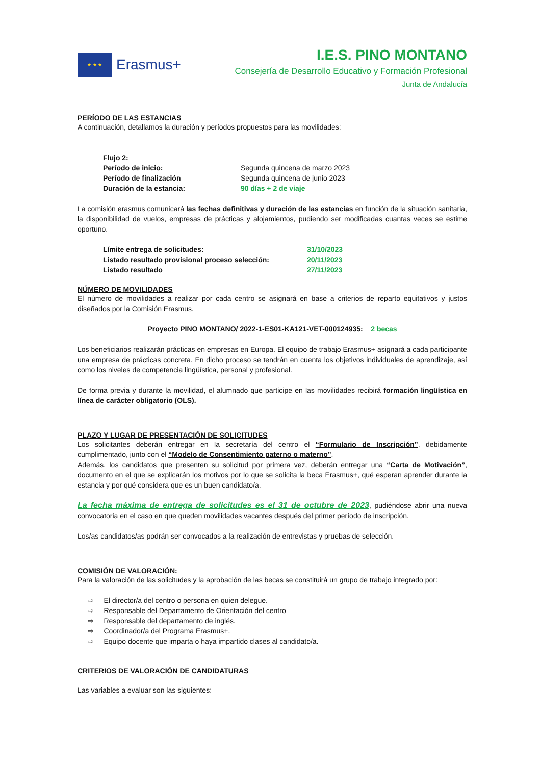★ ★ ★
Erasmus+
I.E.S. PINO MONTANO
Consejería de Desarrollo Educativo y Formación Profesional
Junta de Andalucía
PERÍODO DE LAS ESTANCIAS
A continuación, detallamos la duración y períodos propuestos para las movilidades:
Flujo 2:
Período de inicio: Segunda quincena de marzo 2023
Período de finalización Segunda quincena de junio 2023
Duración de la estancia: 90 días + 2 de viaje
La comisión erasmus comunicará las fechas definitivas y duración de las estancias en función de la situación sanitaria, la disponibilidad de vuelos, empresas de prácticas y alojamientos, pudiendo ser modificadas cuantas veces se estime oportuno.
Límite entrega de solicitudes: 31/10/2023
Listado resultado provisional proceso selección: 20/11/2023
Listado resultado 27/11/2023
NÚMERO DE MOVILIDADES
El número de movilidades a realizar por cada centro se asignará en base a criterios de reparto equitativos y justos diseñados por la Comisión Erasmus.
Proyecto PINO MONTANO/ 2022-1-ES01-KA121-VET-000124935: 2 becas
Los beneficiarios realizarán prácticas en empresas en Europa. El equipo de trabajo Erasmus+ asignará a cada participante una empresa de prácticas concreta. En dicho proceso se tendrán en cuenta los objetivos individuales de aprendizaje, así como los niveles de competencia lingüística, personal y profesional.
De forma previa y durante la movilidad, el alumnado que participe en las movilidades recibirá formación lingüística en línea de carácter obligatorio (OLS).
PLAZO Y LUGAR DE PRESENTACIÓN DE SOLICITUDES
Los solicitantes deberán entregar en la secretaría del centro el “Formulario de Inscripción”, debidamente cumplimentado, junto con el “Modelo de Consentimiento paterno o materno".
Además, los candidatos que presenten su solicitud por primera vez, deberán entregar una “Carta de Motivación”, documento en el que se explicarán los motivos por lo que se solicita la beca Erasmus+, qué esperan aprender durante la estancia y por qué considera que es un buen candidato/a.
La fecha máxima de entrega de solicitudes es el 31 de octubre de 2023, pudiéndose abrir una nueva convocatoria en el caso en que queden movilidades vacantes después del primer período de inscripción.
Los/as candidatos/as podrán ser convocados a la realización de entrevistas y pruebas de selección.
COMISIÓN DE VALORACIÓN:
Para la valoración de las solicitudes y la aprobación de las becas se constituirá un grupo de trabajo integrado por:
⇨ El director/a del centro o persona en quien delegue.
⇨ Responsable del Departamento de Orientación del centro
⇨ Responsable del departamento de inglés.
⇨ Coordinador/a del Programa Erasmus+.
⇨ Equipo docente que imparta o haya impartido clases al candidato/a.
CRITERIOS DE VALORACIÓN DE CANDIDATURAS
Las variables a evaluar son las siguientes: